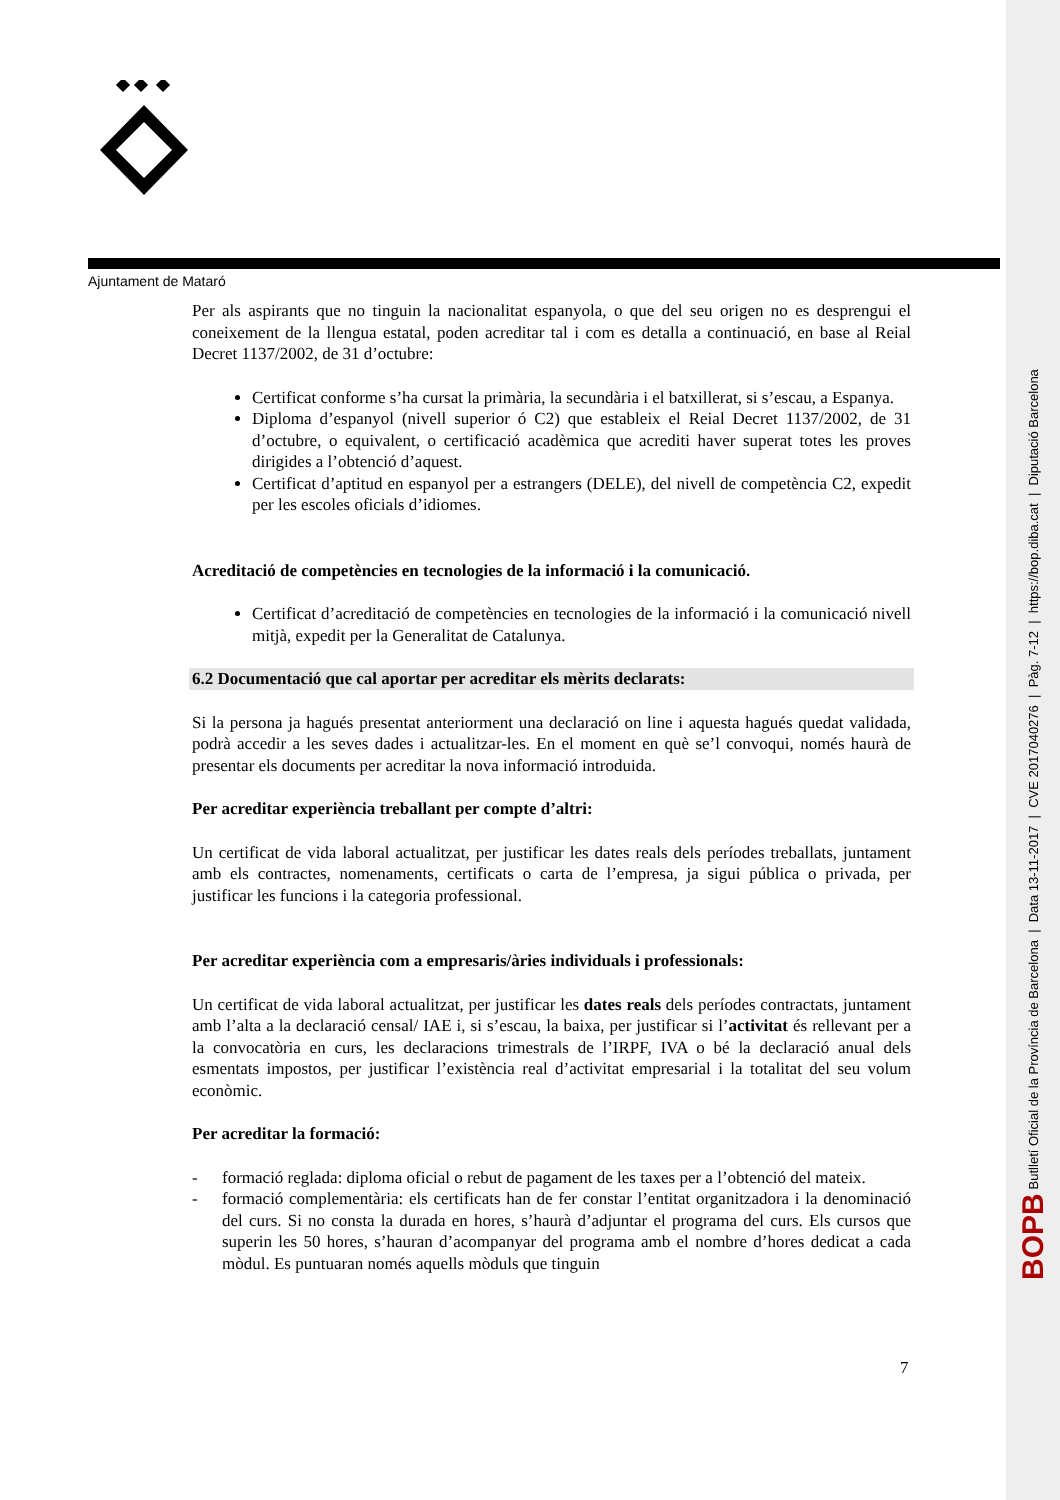BOPB Butlletí Oficial de la Província de Barcelona | Data 13-11-2017 | CVE 2017040276 | Pàg. 7-12 | https://bop.diba.cat | Diputació Barcelona
Ajuntament de Mataró
Per als aspirants que no tinguin la nacionalitat espanyola, o que del seu origen no es desprengui el coneixement de la llengua estatal, poden acreditar tal i com es detalla a continuació, en base al Reial Decret 1137/2002, de 31 d’octubre:
Certificat conforme s’ha cursat la primària, la secundària i el batxillerat, si s’escau, a Espanya.
Diploma d’espanyol (nivell superior ó C2) que estableix el Reial Decret 1137/2002, de 31 d’octubre, o equivalent, o certificació acadèmica que acrediti haver superat totes les proves dirigides a l’obtenció d’aquest.
Certificat d’aptitud en espanyol per a estrangers (DELE), del nivell de competència C2, expedit per les escoles oficials d’idiomes.
Acreditació de competències en tecnologies de la informació i la comunicació.
Certificat d’acreditació de competències en tecnologies de la informació i la comunicació nivell mitjà, expedit per la Generalitat de Catalunya.
6.2 Documentació que cal aportar per acreditar els mèrits declarats:
Si la persona ja hagués presentat anteriorment una declaració on line i aquesta hagués quedat validada, podrà accedir a les seves dades i actualitzar-les. En el moment en què se’l convoqui, només haurà de presentar els documents per acreditar la nova informació introduida.
Per acreditar experiència treballant per compte d’altri:
Un certificat de vida laboral actualitzat, per justificar les dates reals dels períodes treballats, juntament amb els contractes, nomenaments, certificats o carta de l’empresa, ja sigui pública o privada, per justificar les funcions i la categoria professional.
Per acreditar experiència com a empresaris/àries individuals i professionals:
Un certificat de vida laboral actualitzat, per justificar les dates reals dels períodes contractats, juntament amb l’alta a la declaració censal/ IAE i, si s’escau, la baixa, per justificar si l’activitat és rellevant per a la convocatòria en curs, les declaracions trimestrals de l’IRPF, IVA o bé la declaració anual dels esmentats impostos, per justificar l’existència real d’activitat empresarial i la totalitat del seu volum econòmic.
Per acreditar la formació:
- formació reglada: diploma oficial o rebut de pagament de les taxes per a l’obtenció del mateix.
- formació complementària: els certificats han de fer constar l’entitat organitzadora i la denominació del curs. Si no consta la durada en hores, s’haurà d’adjuntar el programa del curs. Els cursos que superin les 50 hores, s’hauran d’acompanyar del programa amb el nombre d’hores dedicat a cada mòdul. Es puntuaran només aquells mòduls que tinguin
7